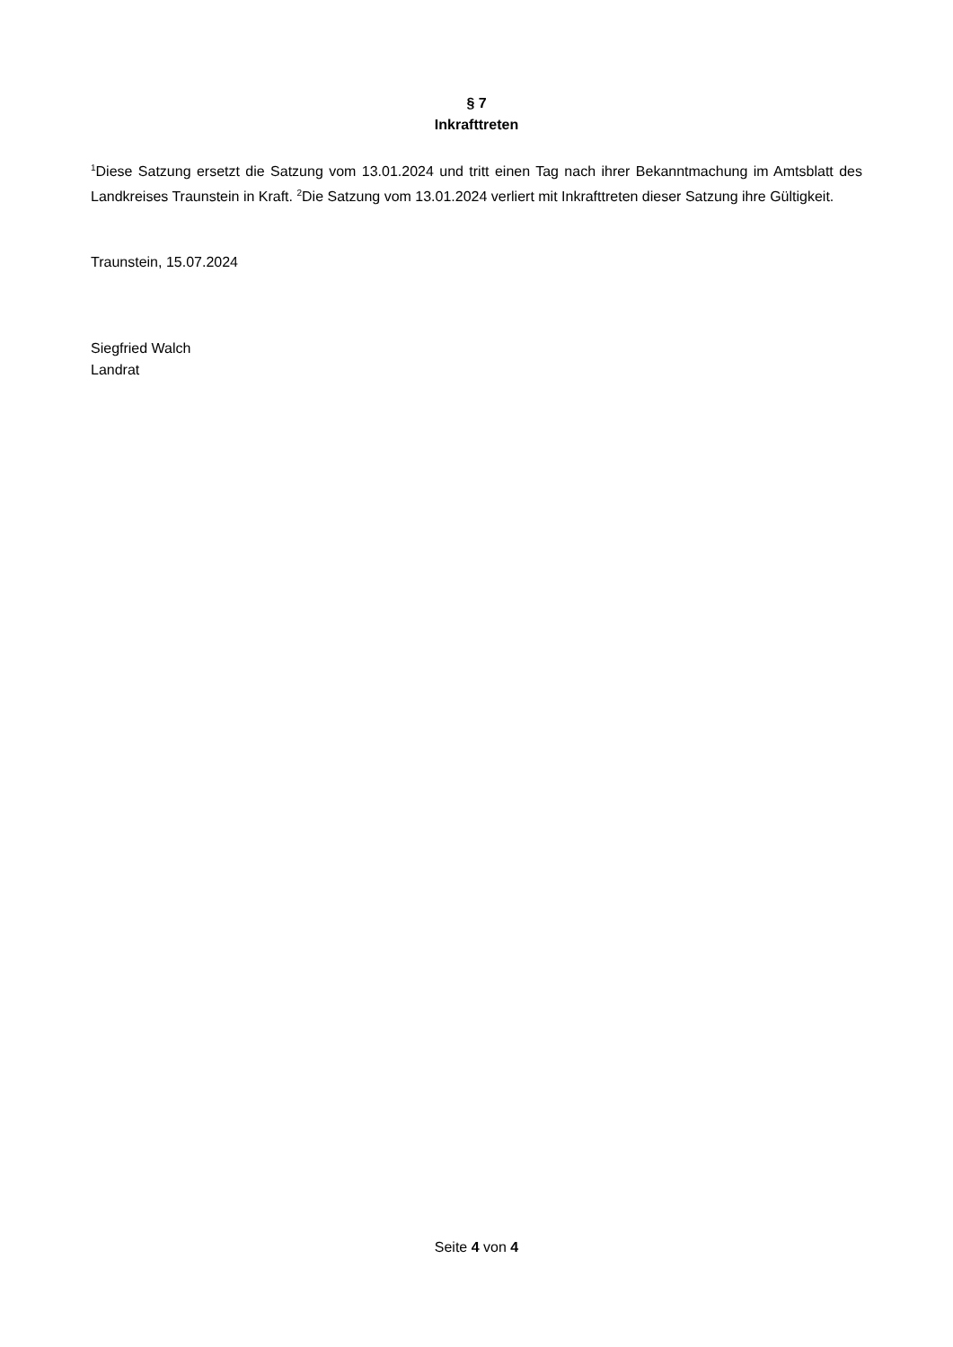§ 7
Inkrafttreten
<sup>1</sup> Diese Satzung ersetzt die Satzung vom 13.01.2024 und tritt einen Tag nach ihrer Bekanntmachung im Amtsblatt des Landkreises Traunstein in Kraft. <sup>2</sup>Die Satzung vom 13.01.2024 verliert mit Inkrafttreten dieser Satzung ihre Gültigkeit.
Traunstein, 15.07.2024
Siegfried Walch
Landrat
Seite 4 von 4